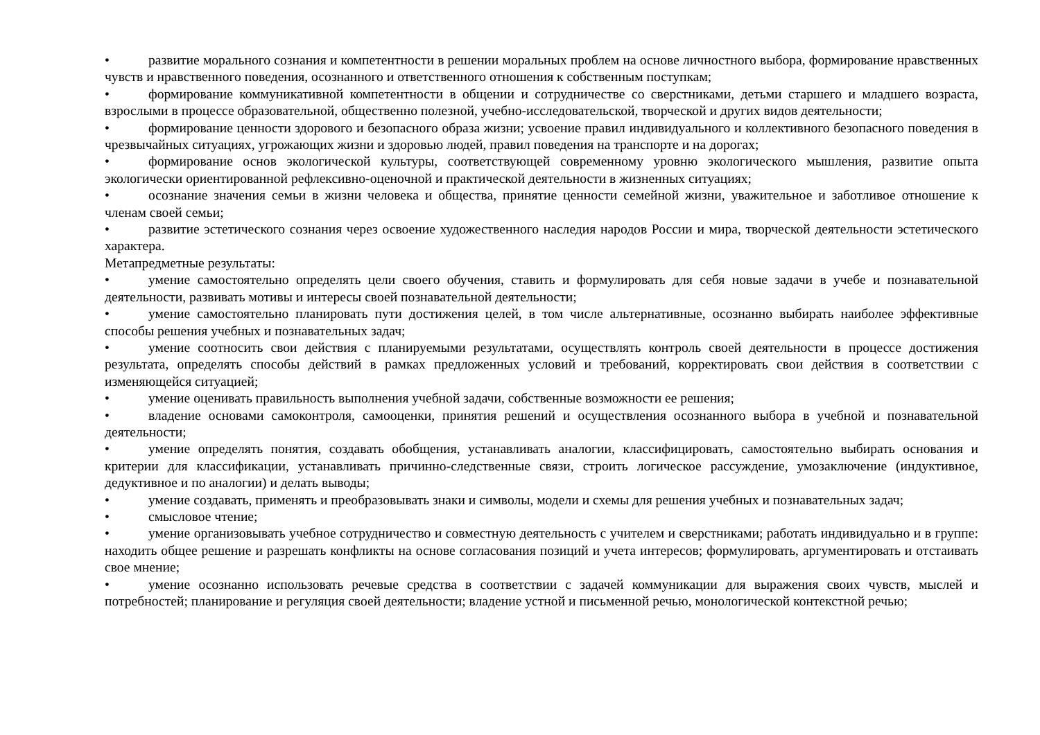• развитие морального сознания и компетентности в решении моральных проблем на основе личностного выбора, формирование нравственных чувств и нравственного поведения, осознанного и ответственного отношения к собственным поступкам;
• формирование коммуникативной компетентности в общении и сотрудничестве со сверстниками, детьми старшего и младшего возраста, взрослыми в процессе образовательной, общественно полезной, учебно-исследовательской, творческой и других видов деятельности;
• формирование ценности здорового и безопасного образа жизни; усвоение правил индивидуального и коллективного безопасного поведения в чрезвычайных ситуациях, угрожающих жизни и здоровью людей, правил поведения на транспорте и на дорогах;
• формирование основ экологической культуры, соответствующей современному уровню экологического мышления, развитие опыта экологически ориентированной рефлексивно-оценочной и практической деятельности в жизненных ситуациях;
• осознание значения семьи в жизни человека и общества, принятие ценности семейной жизни, уважительное и заботливое отношение к членам своей семьи;
• развитие эстетического сознания через освоение художественного наследия народов России и мира, творческой деятельности эстетического характера.
Метапредметные результаты:
• умение самостоятельно определять цели своего обучения, ставить и формулировать для себя новые задачи в учебе и познавательной деятельности, развивать мотивы и интересы своей познавательной деятельности;
• умение самостоятельно планировать пути достижения целей, в том числе альтернативные, осознанно выбирать наиболее эффективные способы решения учебных и познавательных задач;
• умение соотносить свои действия с планируемыми результатами, осуществлять контроль своей деятельности в процессе достижения результата, определять способы действий в рамках предложенных условий и требований, корректировать свои действия в соответствии с изменяющейся ситуацией;
• умение оценивать правильность выполнения учебной задачи, собственные возможности ее решения;
• владение основами самоконтроля, самооценки, принятия решений и осуществления осознанного выбора в учебной и познавательной деятельности;
• умение определять понятия, создавать обобщения, устанавливать аналогии, классифицировать, самостоятельно выбирать основания и критерии для классификации, устанавливать причинно-следственные связи, строить логическое рассуждение, умозаключение (индуктивное, дедуктивное и по аналогии) и делать выводы;
• умение создавать, применять и преобразовывать знаки и символы, модели и схемы для решения учебных и познавательных задач;
• смысловое чтение;
• умение организовывать учебное сотрудничество и совместную деятельность с учителем и сверстниками; работать индивидуально и в группе: находить общее решение и разрешать конфликты на основе согласования позиций и учета интересов; формулировать, аргументировать и отстаивать свое мнение;
• умение осознанно использовать речевые средства в соответствии с задачей коммуникации для выражения своих чувств, мыслей и потребностей; планирование и регуляция своей деятельности; владение устной и письменной речью, монологической контекстной речью;